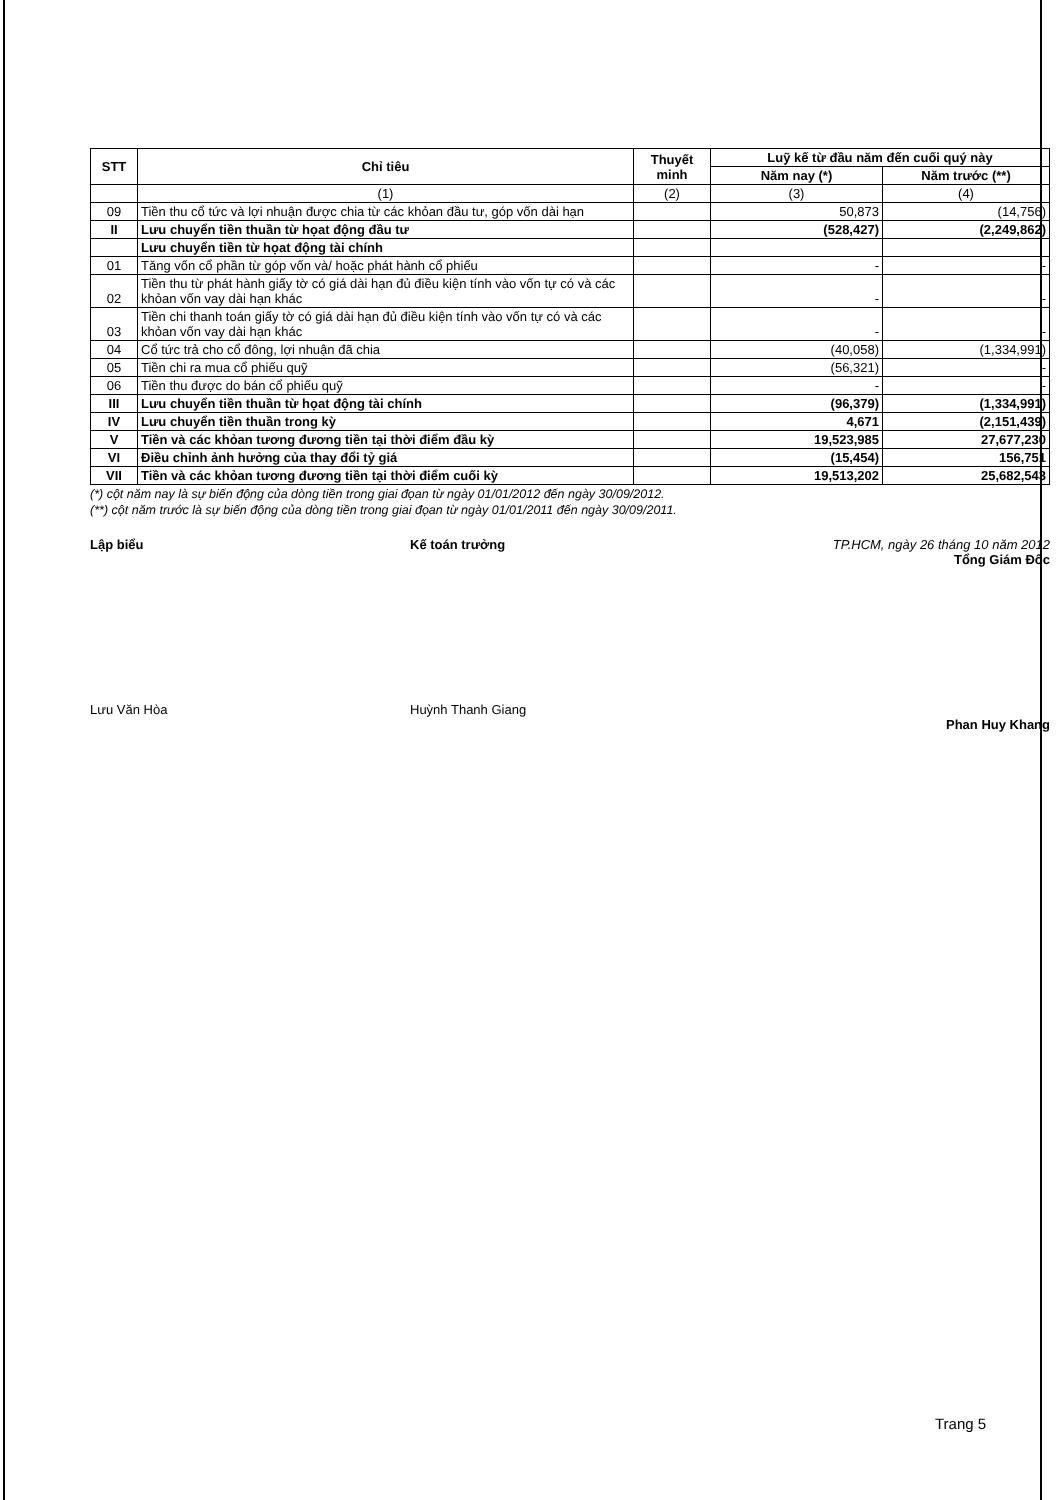| STT | Chỉ tiêu | Thuyết minh | Luỹ kế từ đầu năm đến cuối quý này | |
| --- | --- | --- | --- | --- |
| | | | Năm nay (*) | Năm trước (**) |
| | (1) | (2) | (3) | (4) |
| 09 | Tiền thu cổ tức và lợi nhuận được chia từ các khỏan đầu tư, góp vốn dài hạn | | 50,873 | (14,756) |
| II | Lưu chuyển tiền thuần từ họat động đầu tư | | (528,427) | (2,249,862) |
| | Lưu chuyển tiền từ họat động tài chính | | | |
| 01 | Tăng vốn cổ phần từ góp vốn và/ hoặc phát hành cổ phiếu | | - | - |
| 02 | Tiền thu từ phát hành giấy tờ có giá dài hạn đủ điều kiện tính vào vốn tự có và các khỏan vốn vay dài hạn khác | | - | - |
| 03 | Tiền chi thanh toán giấy tờ có giá dài hạn đủ điều kiện tính vào vốn tự có và các khỏan vốn vay dài hạn khác | | - | - |
| 04 | Cổ tức trả cho cổ đông, lợi nhuận đã chia | | (40,058) | (1,334,991) |
| 05 | Tiền chi ra mua cổ phiếu quỹ | | (56,321) | - |
| 06 | Tiền thu được do bán cổ phiếu quỹ | | - | - |
| III | Lưu chuyển tiền thuần từ họat động tài chính | | (96,379) | (1,334,991) |
| IV | Lưu chuyển tiền thuần trong kỳ | | 4,671 | (2,151,439) |
| V | Tiền và các khỏan tương đương tiền tại thời điểm đầu kỳ | | 19,523,985 | 27,677,230 |
| VI | Điều chỉnh ảnh hưởng của thay đổi tỷ giá | | (15,454) | 156,751 |
| VII | Tiền và các khỏan tương đương tiền tại thời điểm cuối kỳ | | 19,513,202 | 25,682,543 |
(*) cột năm nay là sự biến động của dòng tiền trong giai đọan từ ngày 01/01/2012 đến ngày 30/09/2012.
(**) cột năm trước là sự biến động của dòng tiền trong giai đọan từ ngày 01/01/2011 đến ngày 30/09/2011.
Lập biểu
Lưu Văn Hòa
Kế toán trưởng
Huỳnh Thanh Giang
TP.HCM, ngày 26 tháng 10 năm 2012
Tổng Giám Đốc
Phan Huy Khang
Trang 5